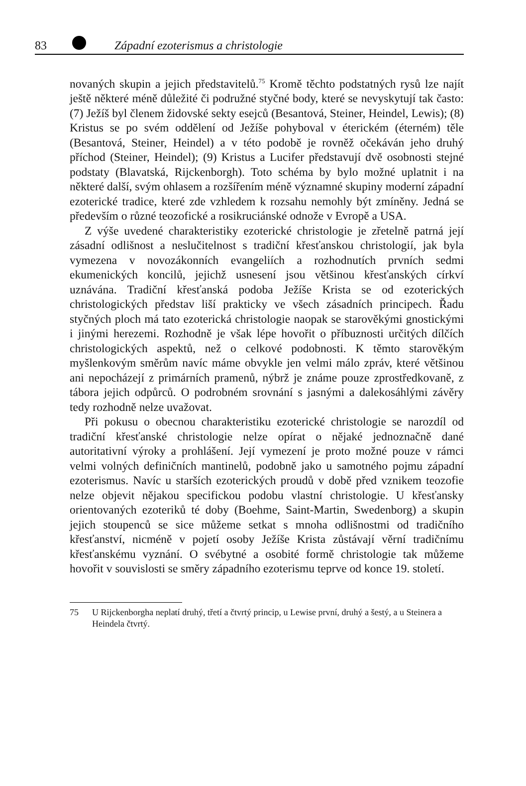83 Západní ezoterismus a christologie
novaných skupin a jejich představitelů.<sup>75</sup> Kromě těchto podstatných rysů lze najít ještě některé méně důležité či podružné styčné body, které se nevyskytují tak často: (7) Ježíš byl členem židovské sekty esejců (Besantová, Steiner, Heindel, Lewis); (8) Kristus se po svém oddělení od Ježíše pohyboval v éterickém (éterném) těle (Besantová, Steiner, Heindel) a v této podobě je rovněž očekáván jeho druhý příchod (Steiner, Heindel); (9) Kristus a Lucifer představují dvě osobnosti stejné podstaty (Blavatská, Rijckenborgh). Toto schéma by bylo možné uplatnit i na některé další, svým ohlasem a rozšířením méně významné skupiny moderní západní ezoterické tradice, které zde vzhledem k rozsahu nemohly být zmíněny. Jedná se především o různé teozofické a rosikruciánské odnože v Evropě a USA.
Z výše uvedené charakteristiky ezoterické christologie je zřetelně patrná její zásadní odlišnost a neslučitelnost s tradiční křesťanskou christologií, jak byla vymezena v novozákonních evangeliích a rozhodnutích prvních sedmi ekumenických koncilů, jejichž usnesení jsou většinou křesťanských církví uznávána. Tradiční křesťanská podoba Ježíše Krista se od ezoterických christologických představ liší prakticky ve všech zásadních principech. Řadu styčných ploch má tato ezoterická christologie naopak se starověkými gnostickými i jinými herezemi. Rozhodně je však lépe hovořit o příbuznosti určitých dílčích christologických aspektů, než o celkové podobnosti. K těmto starověkým myšlenkovým směrům navíc máme obvykle jen velmi málo zpráv, které většinou ani nepocházejí z primárních pramenů, nýbrž je známe pouze zprostředkovaně, z tábora jejich odpůrců. O podrobném srovnání s jasnými a dalekosáhlými závěry tedy rozhodně nelze uvažovat.
Při pokusu o obecnou charakteristiku ezoterické christologie se narozdíl od tradiční křesťanské christologie nelze opírat o nějaké jednoznačně dané autoritativní výroky a prohlášení. Její vymezení je proto možné pouze v rámci velmi volných definičních mantinelů, podobně jako u samotného pojmu západní ezoterismus. Navíc u starších ezoterických proudů v době před vznikem teozofie nelze objevit nějakou specifickou podobu vlastní christologie. U křesťansky orientovaných ezoteriků té doby (Boehme, Saint-Martin, Swedenborg) a skupin jejich stoupenců se sice můžeme setkat s mnoha odlišnostmi od tradičního křesťanství, nicméně v pojetí osoby Ježíše Krista zůstávají věrní tradičnímu křesťanskému vyznání. O svébytné a osobité formě christologie tak můžeme hovořit v souvislosti se směry západního ezoterismu teprve od konce 19. století.
75 U Rijckenborgha neplatí druhý, třetí a čtvrtý princip, u Lewise první, druhý a šestý, a u Steinera a Heindela čtvrtý.